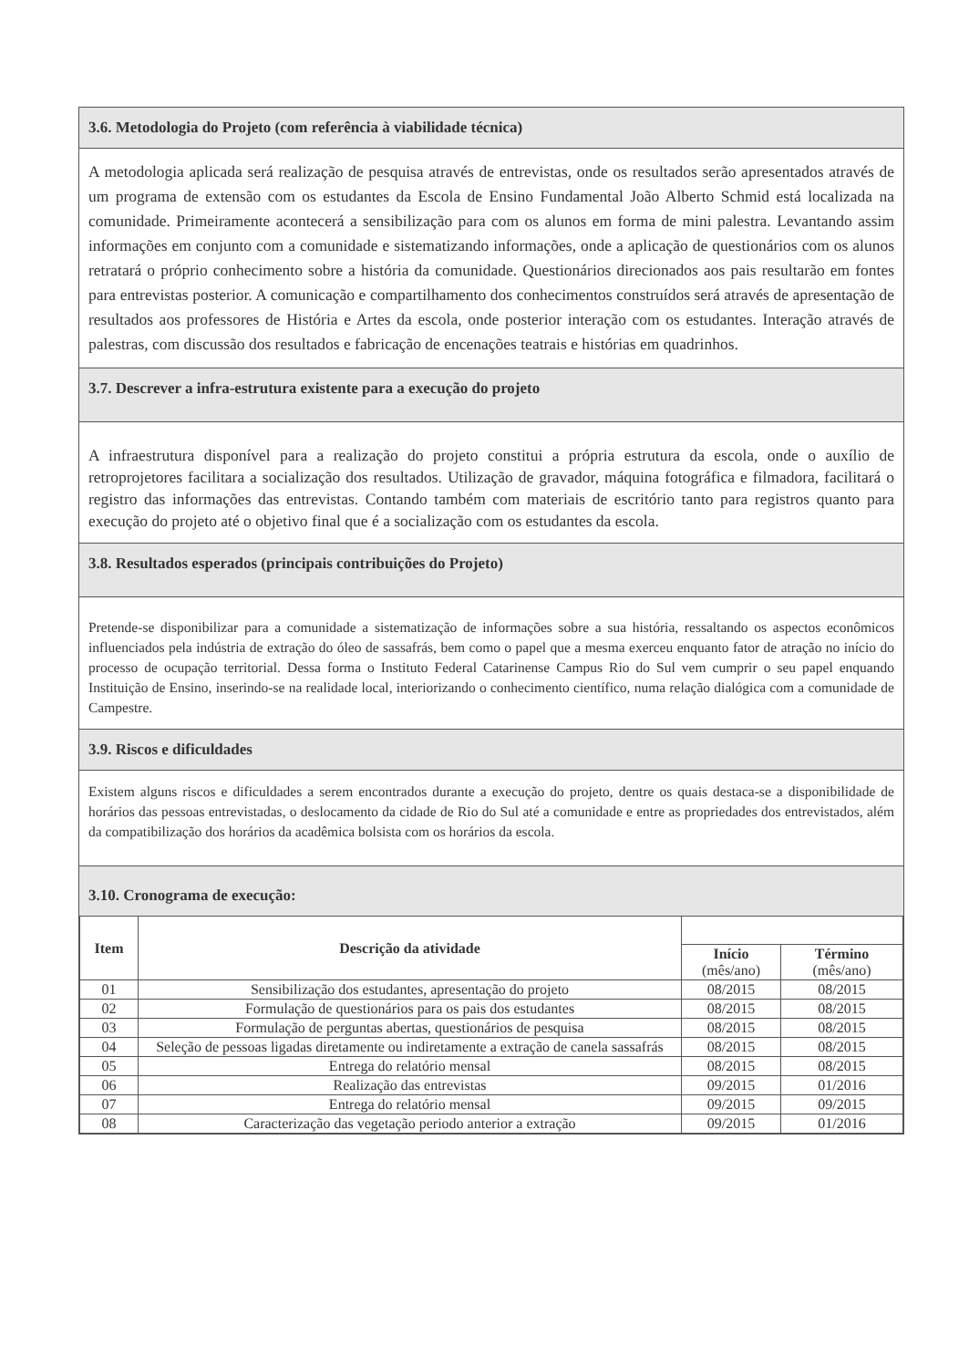3.6. Metodologia do Projeto (com referência à viabilidade técnica)
A metodologia aplicada será realização de pesquisa através de entrevistas, onde os resultados serão apresentados através de um programa de extensão com os estudantes da Escola de Ensino Fundamental João Alberto Schmid está localizada na comunidade. Primeiramente acontecerá a sensibilização para com os alunos em forma de mini palestra. Levantando assim informações em conjunto com a comunidade e sistematizando informações, onde a aplicação de questionários com os alunos retratará o próprio conhecimento sobre a história da comunidade. Questionários direcionados aos pais resultarão em fontes para entrevistas posterior. A comunicação e compartilhamento dos conhecimentos construídos será através de apresentação de resultados aos professores de História e Artes da escola, onde posterior interação com os estudantes. Interação através de palestras, com discussão dos resultados e fabricação de encenações teatrais e histórias em quadrinhos.
3.7. Descrever a infra-estrutura existente para a execução do projeto
A infraestrutura disponível para a realização do projeto constitui a própria estrutura da escola, onde o auxílio de retroprojetores facilitara a socialização dos resultados. Utilização de gravador, máquina fotográfica e filmadora, facilitará o registro das informações das entrevistas. Contando também com materiais de escritório tanto para registros quanto para execução do projeto até o objetivo final que é a socialização com os estudantes da escola.
3.8. Resultados esperados (principais contribuições do Projeto)
Pretende-se disponibilizar para a comunidade a sistematização de informações sobre a sua história, ressaltando os aspectos econômicos influenciados pela indústria de extração do óleo de sassafrás, bem como o papel que a mesma exerceu enquanto fator de atração no início do processo de ocupação territorial. Dessa forma o Instituto Federal Catarinense Campus Rio do Sul vem cumprir o seu papel enquando Instituição de Ensino, inserindo-se na realidade local, interiorizando o conhecimento científico, numa relação dialógica com a comunidade de Campestre.
3.9. Riscos e dificuldades
Existem alguns riscos e dificuldades a serem encontrados durante a execução do projeto, dentre os quais destaca-se a disponibilidade de horários das pessoas entrevistadas, o deslocamento da cidade de Rio do Sul até a comunidade e entre as propriedades dos entrevistados, além da compatibilização dos horários da acadêmica bolsista com os horários da escola.
3.10. Cronograma de execução:
| Item | Descrição da atividade | | |
| --- | --- | --- | --- |
| | | Início (mês/ano) | Término (mês/ano) |
| 01 | Sensibilização dos estudantes, apresentação do projeto | 08/2015 | 08/2015 |
| 02 | Formulação de questionários para os pais dos estudantes | 08/2015 | 08/2015 |
| 03 | Formulação de perguntas abertas, questionários de pesquisa | 08/2015 | 08/2015 |
| 04 | Seleção de pessoas ligadas diretamente ou indiretamente a extração de canela sassafrás | 08/2015 | 08/2015 |
| 05 | Entrega do relatório mensal | 08/2015 | 08/2015 |
| 06 | Realização das entrevistas | 09/2015 | 01/2016 |
| 07 | Entrega do relatório mensal | 09/2015 | 09/2015 |
| 08 | Caracterização das vegetação periodo anterior a extração | 09/2015 | 01/2016 |